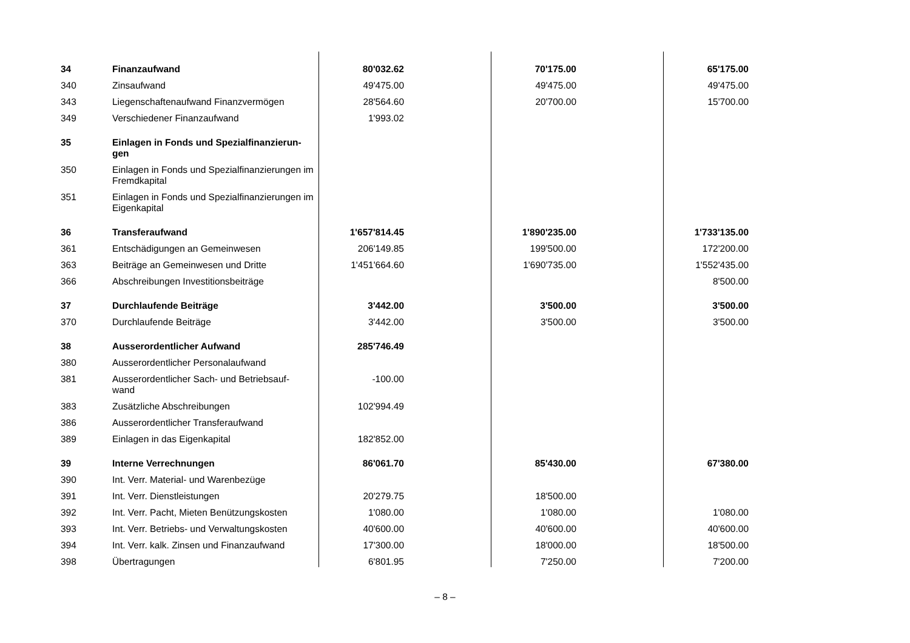| 34 | Finanzaufwand | 80'032.62 | 70'175.00 | 65'175.00 |
| 340 | Zinsaufwand | 49'475.00 | 49'475.00 | 49'475.00 |
| 343 | Liegenschaftenaufwand Finanzvermögen | 28'564.60 | 20'700.00 | 15'700.00 |
| 349 | Verschiedener Finanzaufwand | 1'993.02 | | |
| 35 | Einlagen in Fonds und Spezialfinanzierun- gen | | | |
| 350 | Einlagen in Fonds und Spezialfinanzierungen im Fremdkapital | | | |
| 351 | Einlagen in Fonds und Spezialfinanzierungen im Eigenkapital | | | |
| 36 | Transferaufwand | 1'657'814.45 | 1'890'235.00 | 1'733'135.00 |
| 361 | Entschädigungen an Gemeinwesen | 206'149.85 | 199'500.00 | 172'200.00 |
| 363 | Beiträge an Gemeinwesen und Dritte | 1'451'664.60 | 1'690'735.00 | 1'552'435.00 |
| 366 | Abschreibungen Investitionsbeiträge | | | 8'500.00 |
| 37 | Durchlaufende Beiträge | 3'442.00 | 3'500.00 | 3'500.00 |
| 370 | Durchlaufende Beiträge | 3'442.00 | 3'500.00 | 3'500.00 |
| 38 | Ausserordentlicher Aufwand | 285'746.49 | | |
| 380 | Ausserordentlicher Personalaufwand | | | |
| 381 | Ausserordentlicher Sach- und Betriebsauf- wand | -100.00 | | |
| 383 | Zusätzliche Abschreibungen | 102'994.49 | | |
| 386 | Ausserordentlicher Transferaufwand | | | |
| 389 | Einlagen in das Eigenkapital | 182'852.00 | | |
| 39 | Interne Verrechnungen | 86'061.70 | 85'430.00 | 67'380.00 |
| 390 | Int. Verr. Material- und Warenbezüge | | | |
| 391 | Int. Verr. Dienstleistungen | 20'279.75 | 18'500.00 | |
| 392 | Int. Verr. Pacht, Mieten Benützungskosten | 1'080.00 | 1'080.00 | 1'080.00 |
| 393 | Int. Verr. Betriebs- und Verwaltungskosten | 40'600.00 | 40'600.00 | 40'600.00 |
| 394 | Int. Verr. kalk. Zinsen und Finanzaufwand | 17'300.00 | 18'000.00 | 18'500.00 |
| 398 | Übertragungen | 6'801.95 | 7'250.00 | 7'200.00 |
– 8 –